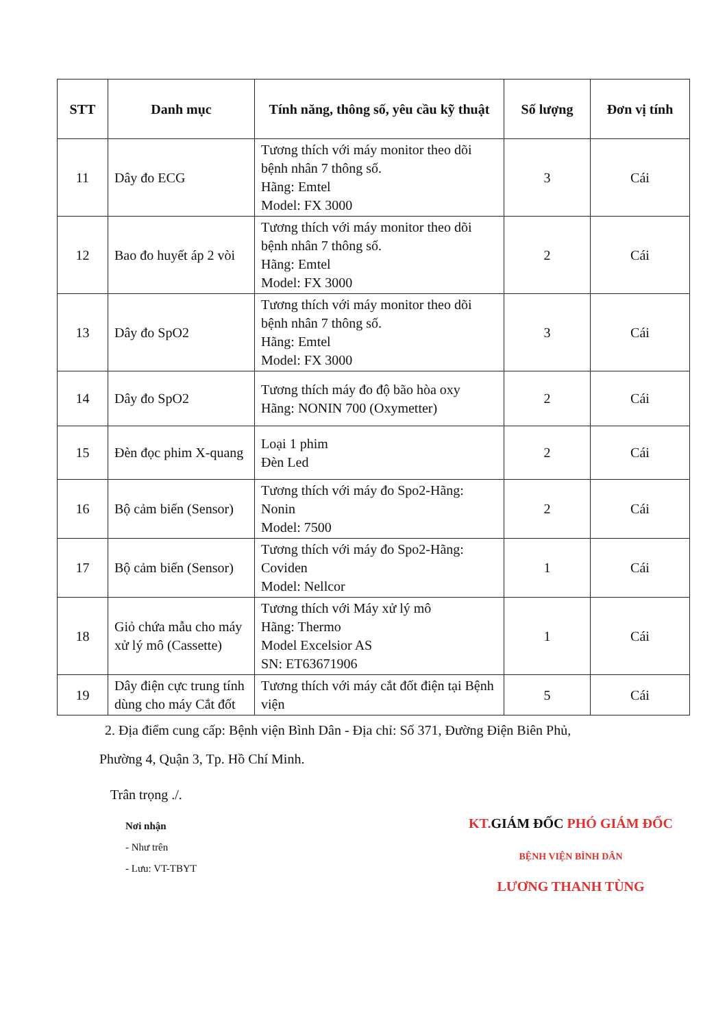| STT | Danh mục | Tính năng, thông số, yêu cầu kỹ thuật | Số lượng | Đơn vị tính |
| --- | --- | --- | --- | --- |
| 11 | Dây đo ECG | Tương thích với máy monitor theo dõi bệnh nhân 7 thông số. Hãng: Emtel Model: FX 3000 | 3 | Cái |
| 12 | Bao đo huyết áp 2 vòi | Tương thích với máy monitor theo dõi bệnh nhân 7 thông số. Hãng: Emtel Model: FX 3000 | 2 | Cái |
| 13 | Dây đo SpO2 | Tương thích với máy monitor theo dõi bệnh nhân 7 thông số. Hãng: Emtel Model: FX 3000 | 3 | Cái |
| 14 | Dây đo SpO2 | Tương thích máy đo độ bão hòa oxy Hãng: NONIN 700 (Oxymetter) | 2 | Cái |
| 15 | Đèn đọc phim X-quang | Loại 1 phim Đèn Led | 2 | Cái |
| 16 | Bộ cảm biến (Sensor) | Tương thích với máy đo Spo2-Hãng: Nonin Model: 7500 | 2 | Cái |
| 17 | Bộ cảm biến (Sensor) | Tương thích với máy đo Spo2-Hãng: Coviden Model: Nellcor | 1 | Cái |
| 18 | Giỏ chứa mẫu cho máy xử lý mô (Cassette) | Tương thích với Máy xử lý mô Hãng: Thermo Model Excelsior AS SN: ET63671906 | 1 | Cái |
| 19 | Dây điện cực trung tính dùng cho máy Cắt đốt | Tương thích với máy cắt đốt điện tại Bệnh viện | 5 | Cái |
2. Địa điểm cung cấp: Bệnh viện Bình Dân - Địa chỉ: Số 371, Đường Điện Biên Phủ,
Phường 4, Quận 3, Tp. Hồ Chí Minh.
Trân trọng ./.
Nơi nhận
- Như trên
- Lưu: VT-TBYT
KT. GIÁM ĐỐC PHÓ GIÁM ĐỐC
BỆNH VIỆN BÌNH DÂN
LƯƠNG THANH TÙNG